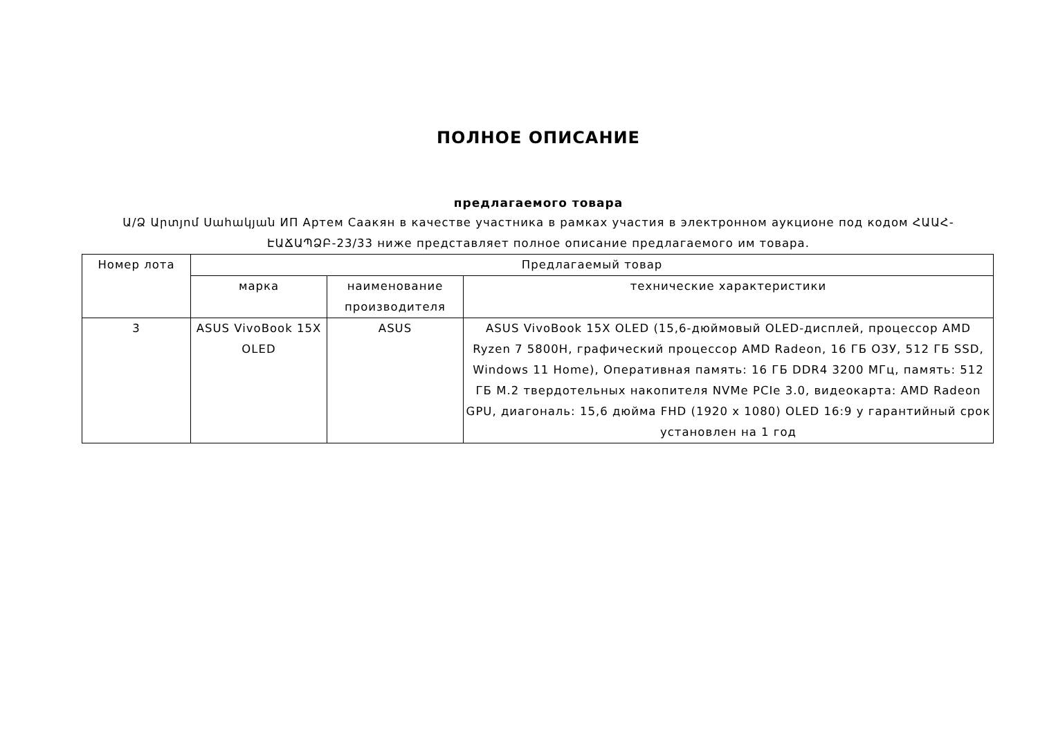ПОЛНОЕ ОПИСАНИЕ
предлагаемого товара
Ա/Ձ Արտյոմ Սահակյան ИП Артем Саакян в качестве участника в рамках участия в электронном аукционе под кодом ՀԱԱՀ-ԷԱՃԱՊՁԲ-23/33 ниже представляет полное описание предлагаемого им товара.
| Номер лота | Предлагаемый товар | | |
| --- | --- | --- | --- |
| | марка | наименование производителя | технические характеристики |
| 3 | ASUS VivoBook 15X OLED | ASUS | ASUS VivoBook 15X OLED (15,6-дюймовый OLED-дисплей, процессор AMD Ryzen 7 5800H, графический процессор AMD Radeon, 16 ГБ ОЗУ, 512 ГБ SSD, Windows 11 Home), Оперативная память: 16 ГБ DDR4 3200 МГц, память: 512 ГБ M.2 твердотельных накопителя NVMe PCIe 3.0, видеокарта: AMD Radeon GPU, диагональ: 15,6 дюйма FHD (1920 x 1080) OLED 16:9 у гарантийный срок установлен на 1 год |